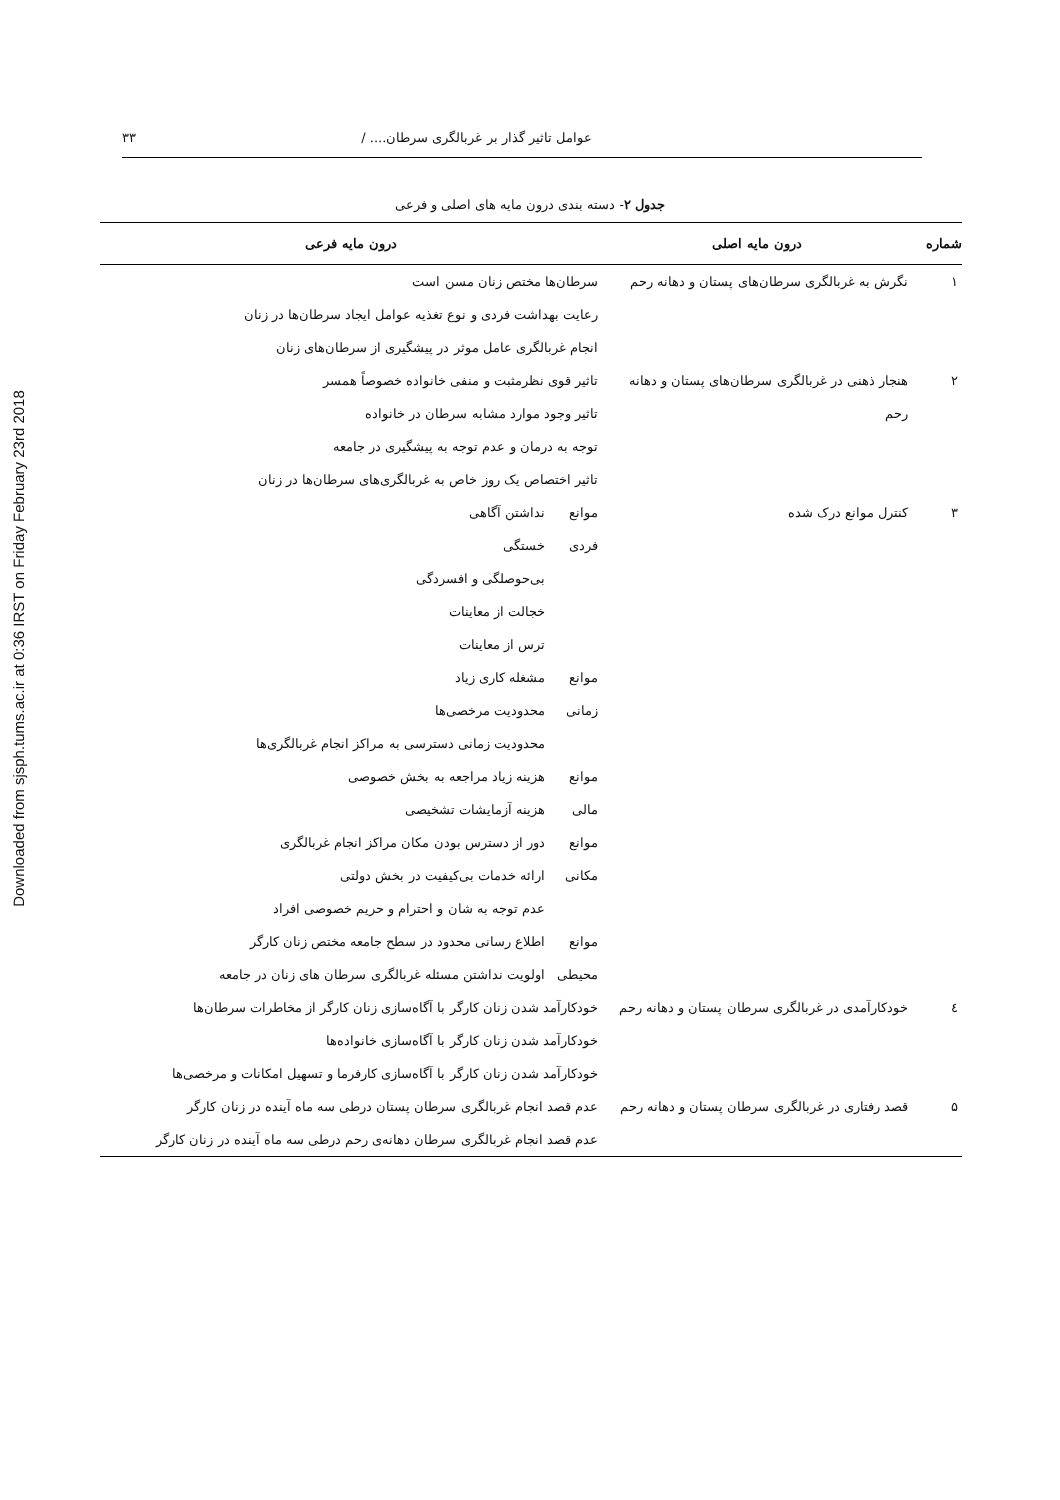Downloaded from sjsph.tums.ac.ir at 0:36 IRST on Friday February 23rd 2018
عوامل تاثیر گذار بر غربالگری سرطان.... / ۳۳
جدول ۲- دسته بندی درون مایه های اصلی و فرعی
| شماره | درون مایه اصلی | درون مایه فرعی | |
| --- | --- | --- | --- |
| ۱ | نگرش به غربالگری سرطان‌های پستان و دهانه رحم | سرطان‌ها مختص زنان مسن است رعایت بهداشت فردی و نوع تغذیه عوامل ایجاد سرطان‌ها در زنان انجام غربالگری عامل موثر در پیشگیری از سرطان‌های زنان | |
| ۲ | هنجار ذهنی در غربالگری سرطان‌های پستان و دهانه رحم | تاثیر قوی نظرمثبت و منفی خانواده خصوصاً همسر تاثیر وجود موارد مشابه سرطان در خانواده توجه به درمان و عدم توجه به پیشگیری در جامعه تاثیر اختصاص یک روز خاص به غربالگری‌های سرطان‌ها در زنان | |
| ۳ | کنترل موانع درک شده | موانع فردی | نداشتن آگاهی خستگی بی‌حوصلگی و افسردگی خجالت از معاینات ترس از معاینات |
| | | موانع زمانی | مشغله کاری زیاد محدودیت مرخصی‌ها محدودیت زمانی دسترسی به مراکز انجام غربالگری‌ها |
| | | موانع مالی | هزینه زیاد مراجعه به بخش خصوصی هزینه آزمایشات تشخیصی |
| | | موانع مکانی | دور از دسترس بودن مکان مراکز انجام غربالگری ارائه خدمات بی‌کیفیت در بخش دولتی عدم توجه به شان و احترام و حریم خصوصی افراد |
| | | موانع محیطی | اطلاع رسانی محدود در سطح جامعه مختص زنان کارگر اولویت نداشتن مسئله غربالگری سرطان های زنان در جامعه |
| ٤ | خودکارآمدی در غربالگری سرطان پستان و دهانه رحم | خودکارآمد شدن زنان کارگر با آگاه‌سازی زنان کارگر از مخاطرات سرطان‌ها خودکارآمد شدن زنان کارگر با آگاه‌سازی خانواده‌ها خودکارآمد شدن زنان کارگر با آگاه‌سازی کارفرما و تسهیل امکانات و مرخصی‌ها | |
| ۵ | قصد رفتاری در غربالگری سرطان پستان و دهانه رحم | عدم قصد انجام غربالگری سرطان پستان درطی سه ماه آینده در زنان کارگر عدم قصد انجام غربالگری سرطان دهانه‌ی رحم درطی سه ماه آینده در زنان کارگر | |